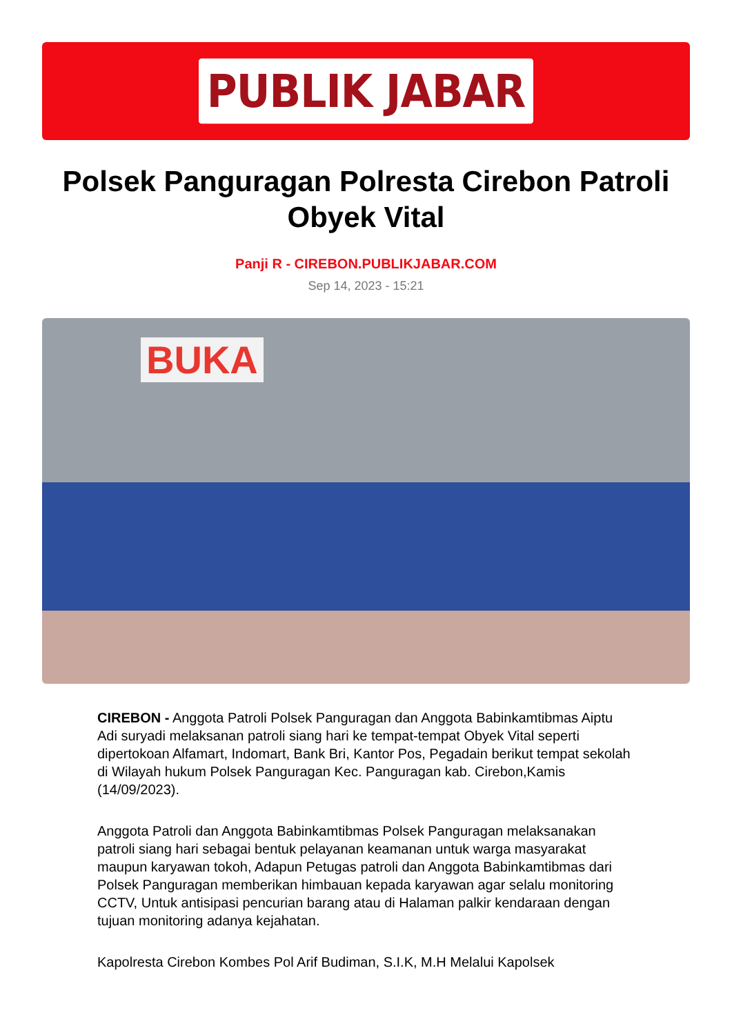PUBLIK JABAR
Polsek Panguragan Polresta Cirebon Patroli Obyek Vital
Panji R - CIREBON.PUBLIKJABAR.COM
Sep 14, 2023 - 15:21
BUKA
CIREBON - Anggota Patroli Polsek Panguragan dan Anggota Babinkamtibmas Aiptu Adi suryadi melaksanan patroli siang hari ke tempat-tempat Obyek Vital seperti dipertokoan Alfamart, Indomart, Bank Bri, Kantor Pos, Pegadain berikut tempat sekolah di Wilayah hukum Polsek Panguragan Kec. Panguragan kab. Cirebon,Kamis (14/09/2023).
Anggota Patroli dan Anggota Babinkamtibmas Polsek Panguragan melaksanakan patroli siang hari sebagai bentuk pelayanan keamanan untuk warga masyarakat maupun karyawan tokoh, Adapun Petugas patroli dan Anggota Babinkamtibmas dari Polsek Panguragan memberikan himbauan kepada karyawan agar selalu monitoring CCTV, Untuk antisipasi pencurian barang atau di Halaman palkir kendaraan dengan tujuan monitoring adanya kejahatan.
Kapolresta Cirebon Kombes Pol Arif Budiman, S.I.K, M.H Melalui Kapolsek